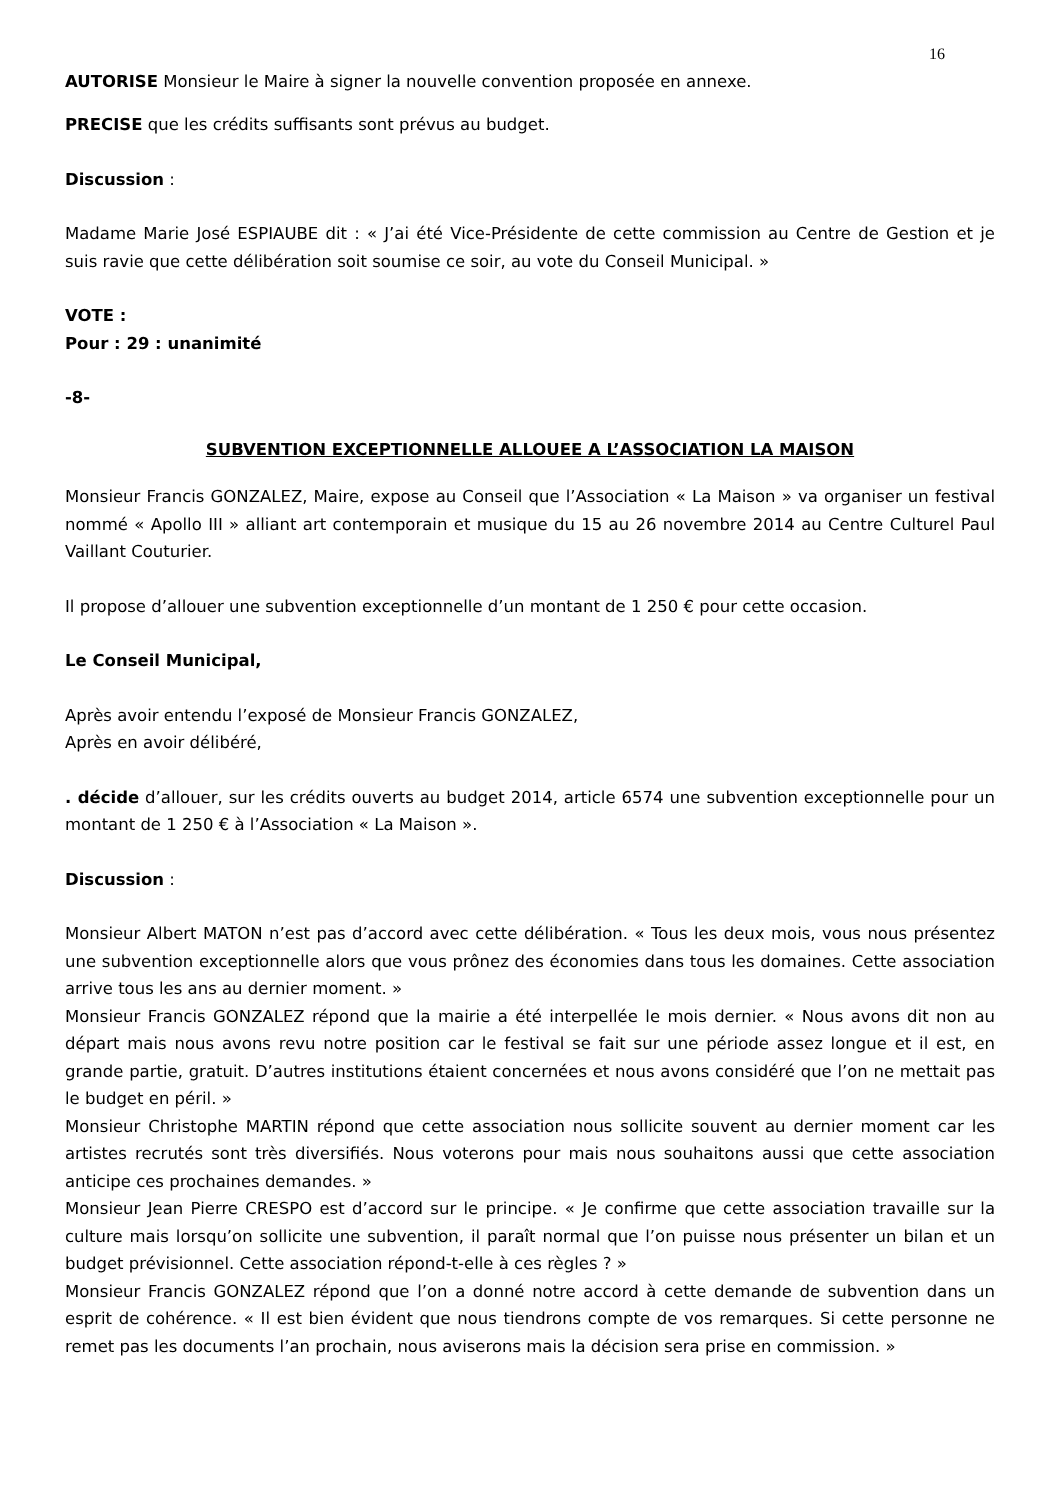16
AUTORISE Monsieur le Maire à signer la nouvelle convention proposée en annexe.
PRECISE que les crédits suffisants sont prévus au budget.
Discussion :
Madame Marie José ESPIAUBE dit : « J’ai été Vice-Présidente de cette commission au Centre de Gestion et je suis ravie que cette délibération soit soumise ce soir, au vote du Conseil Municipal. »
VOTE :
Pour : 29 : unanimité
-8-
SUBVENTION EXCEPTIONNELLE ALLOUEE A L’ASSOCIATION LA MAISON
Monsieur Francis GONZALEZ, Maire, expose au Conseil que l’Association « La Maison » va organiser un festival nommé « Apollo III » alliant art contemporain et musique du 15 au 26 novembre 2014 au Centre Culturel Paul Vaillant Couturier.
Il propose d’allouer une subvention exceptionnelle d’un montant de 1 250 € pour cette occasion.
Le Conseil Municipal,
Après avoir entendu l’exposé de Monsieur Francis GONZALEZ,
Après en avoir délibéré,
. décide d’allouer, sur les crédits ouverts au budget 2014, article 6574 une subvention exceptionnelle pour un montant de 1 250 € à l’Association « La Maison ».
Discussion :
Monsieur Albert MATON n’est pas d’accord avec cette délibération. « Tous les deux mois, vous nous présentez une subvention exceptionnelle alors que vous prônez des économies dans tous les domaines. Cette association arrive tous les ans au dernier moment. »
Monsieur Francis GONZALEZ répond que la mairie a été interpellée le mois dernier. « Nous avons dit non au départ mais nous avons revu notre position car le festival se fait sur une période assez longue et il est, en grande partie, gratuit. D’autres institutions étaient concernées et nous avons considéré que l’on ne mettait pas le budget en péril. »
Monsieur Christophe MARTIN répond que cette association nous sollicite souvent au dernier moment car les artistes recrutés sont très diversifiés. Nous voterons pour mais nous souhaitons aussi que cette association anticipe ces prochaines demandes. »
Monsieur Jean Pierre CRESPO est d’accord sur le principe. « Je confirme que cette association travaille sur la culture mais lorsqu’on sollicite une subvention, il paraît normal que l’on puisse nous présenter un bilan et un budget prévisionnel. Cette association répond-t-elle à ces règles ? »
Monsieur Francis GONZALEZ répond que l’on a donné notre accord à cette demande de subvention dans un esprit de cohérence. « Il est bien évident que nous tiendrons compte de vos remarques. Si cette personne ne remet pas les documents l’an prochain, nous aviserons mais la décision sera prise en commission. »